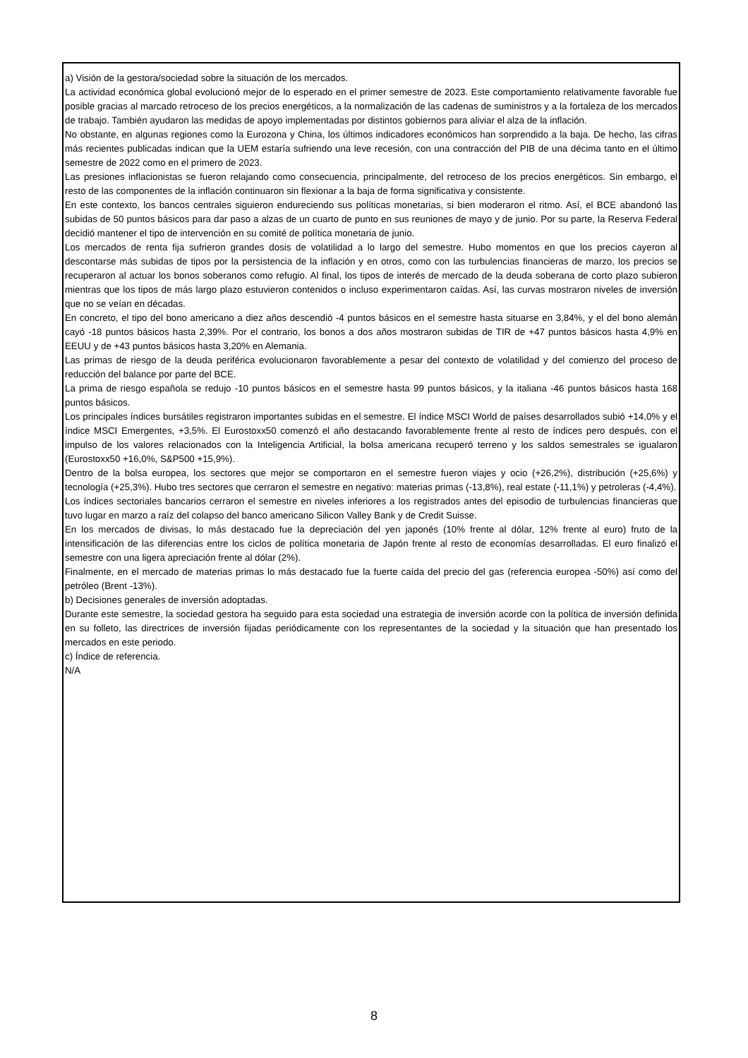a) Visión de la gestora/sociedad sobre la situación de los mercados.
La actividad económica global evolucionó mejor de lo esperado en el primer semestre de 2023. Este comportamiento relativamente favorable fue posible gracias al marcado retroceso de los precios energéticos, a la normalización de las cadenas de suministros y a la fortaleza de los mercados de trabajo. También ayudaron las medidas de apoyo implementadas por distintos gobiernos para aliviar el alza de la inflación.
No obstante, en algunas regiones como la Eurozona y China, los últimos indicadores económicos han sorprendido a la baja. De hecho, las cifras más recientes publicadas indican que la UEM estaría sufriendo una leve recesión, con una contracción del PIB de una décima tanto en el último semestre de 2022 como en el primero de 2023.
Las presiones inflacionistas se fueron relajando como consecuencia, principalmente, del retroceso de los precios energéticos. Sin embargo, el resto de las componentes de la inflación continuaron sin flexionar a la baja de forma significativa y consistente.
En este contexto, los bancos centrales siguieron endureciendo sus políticas monetarias, si bien moderaron el ritmo. Así, el BCE abandonó las subidas de 50 puntos básicos para dar paso a alzas de un cuarto de punto en sus reuniones de mayo y de junio. Por su parte, la Reserva Federal decidió mantener el tipo de intervención en su comité de política monetaria de junio.
Los mercados de renta fija sufrieron grandes dosis de volatilidad a lo largo del semestre. Hubo momentos en que los precios cayeron al descontarse más subidas de tipos por la persistencia de la inflación y en otros, como con las turbulencias financieras de marzo, los precios se recuperaron al actuar los bonos soberanos como refugio. Al final, los tipos de interés de mercado de la deuda soberana de corto plazo subieron mientras que los tipos de más largo plazo estuvieron contenidos o incluso experimentaron caídas. Así, las curvas mostraron niveles de inversión que no se veían en décadas.
En concreto, el tipo del bono americano a diez años descendió -4 puntos básicos en el semestre hasta situarse en 3,84%, y el del bono alemán cayó -18 puntos básicos hasta 2,39%. Por el contrario, los bonos a dos años mostraron subidas de TIR de +47 puntos básicos hasta 4,9% en EEUU y de +43 puntos básicos hasta 3,20% en Alemania.
Las primas de riesgo de la deuda periférica evolucionaron favorablemente a pesar del contexto de volatilidad y del comienzo del proceso de reducción del balance por parte del BCE.
La prima de riesgo española se redujo -10 puntos básicos en el semestre hasta 99 puntos básicos, y la italiana -46 puntos básicos hasta 168 puntos básicos.
Los principales índices bursátiles registraron importantes subidas en el semestre. El índice MSCI World de países desarrollados subió +14,0% y el índice MSCI Emergentes, +3,5%. El Eurostoxx50 comenzó el año destacando favorablemente frente al resto de índices pero después, con el impulso de los valores relacionados con la Inteligencia Artificial, la bolsa americana recuperó terreno y los saldos semestrales se igualaron (Eurostoxx50 +16,0%, S&P500 +15,9%).
Dentro de la bolsa europea, los sectores que mejor se comportaron en el semestre fueron viajes y ocio (+26,2%), distribución (+25,6%) y tecnología (+25,3%). Hubo tres sectores que cerraron el semestre en negativo: materias primas (-13,8%), real estate (-11,1%) y petroleras (-4,4%).
Los índices sectoriales bancarios cerraron el semestre en niveles inferiores a los registrados antes del episodio de turbulencias financieras que tuvo lugar en marzo a raíz del colapso del banco americano Silicon Valley Bank y de Credit Suisse.
En los mercados de divisas, lo más destacado fue la depreciación del yen japonés (10% frente al dólar, 12% frente al euro) fruto de la intensificación de las diferencias entre los ciclos de política monetaria de Japón frente al resto de economías desarrolladas. El euro finalizó el semestre con una ligera apreciación frente al dólar (2%).
Finalmente, en el mercado de materias primas lo más destacado fue la fuerte caída del precio del gas (referencia europea -50%) así como del petróleo (Brent -13%).
b) Decisiones generales de inversión adoptadas.
Durante este semestre, la sociedad gestora ha seguido para esta sociedad una estrategia de inversión acorde con la política de inversión definida en su folleto, las directrices de inversión fijadas periódicamente con los representantes de la sociedad y la situación que han presentado los mercados en este periodo.
c) Índice de referencia.
N/A
8